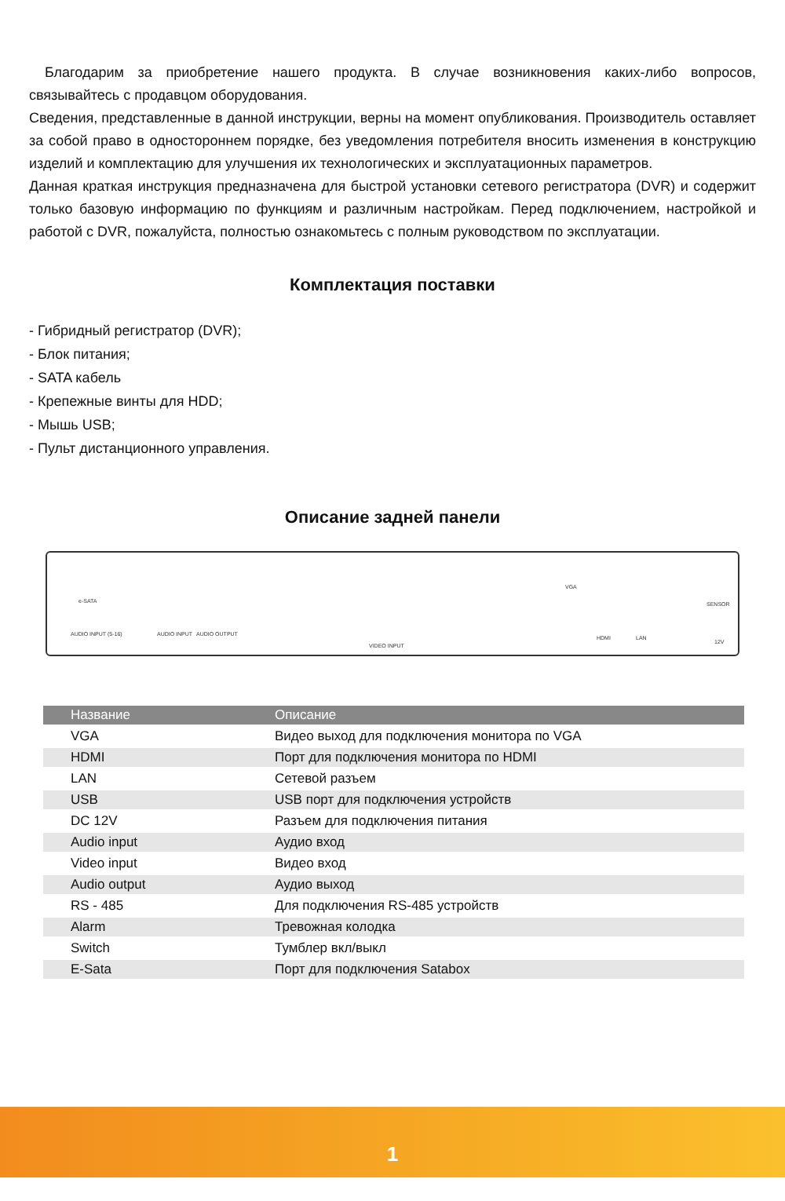Благодарим за приобретение нашего продукта. В случае возникновения каких-либо вопросов, связывайтесь с продавцом оборудования.
Сведения, представленные в данной инструкции, верны на момент опубликования. Производитель оставляет за собой право в одностороннем порядке, без уведомления потребителя вносить изменения в конструкцию изделий и комплектацию для улучшения их технологических и эксплуатационных параметров.
Данная краткая инструкция предназначена для быстрой установки сетевого регистратора (DVR) и содержит только базовую информацию по функциям и различным настройкам. Перед подключением, настройкой и работой с DVR, пожалуйста, полностью ознакомьтесь с полным руководством по эксплуатации.
Комплектация поставки
- Гибридный регистратор (DVR);
- Блок питания;
- SATA кабель
- Крепежные винты для HDD;
- Мышь USB;
- Пульт дистанционного управления.
Описание задней панели
e-SATA
AUDIO INPUT (5-16) AUDIO INPUT AUDIO OUTPUT
VIDEO INPUT
VGA
HDMI LAN
SENSOR
12V
| Название | Описание |
| --- | --- |
| VGA | Видео выход для подключения монитора по VGA |
| HDMI | Порт для подключения монитора по HDMI |
| LAN | Сетевой разъем |
| USB | USB порт для подключения устройств |
| DC 12V | Разъем для подключения питания |
| Audio input | Аудио вход |
| Video input | Видео вход |
| Audio output | Аудио выход |
| RS - 485 | Для подключения RS-485 устройств |
| Alarm | Тревожная колодка |
| Switch | Тумблер вкл/выкл |
| E-Sata | Порт для подключения Satabox |
1